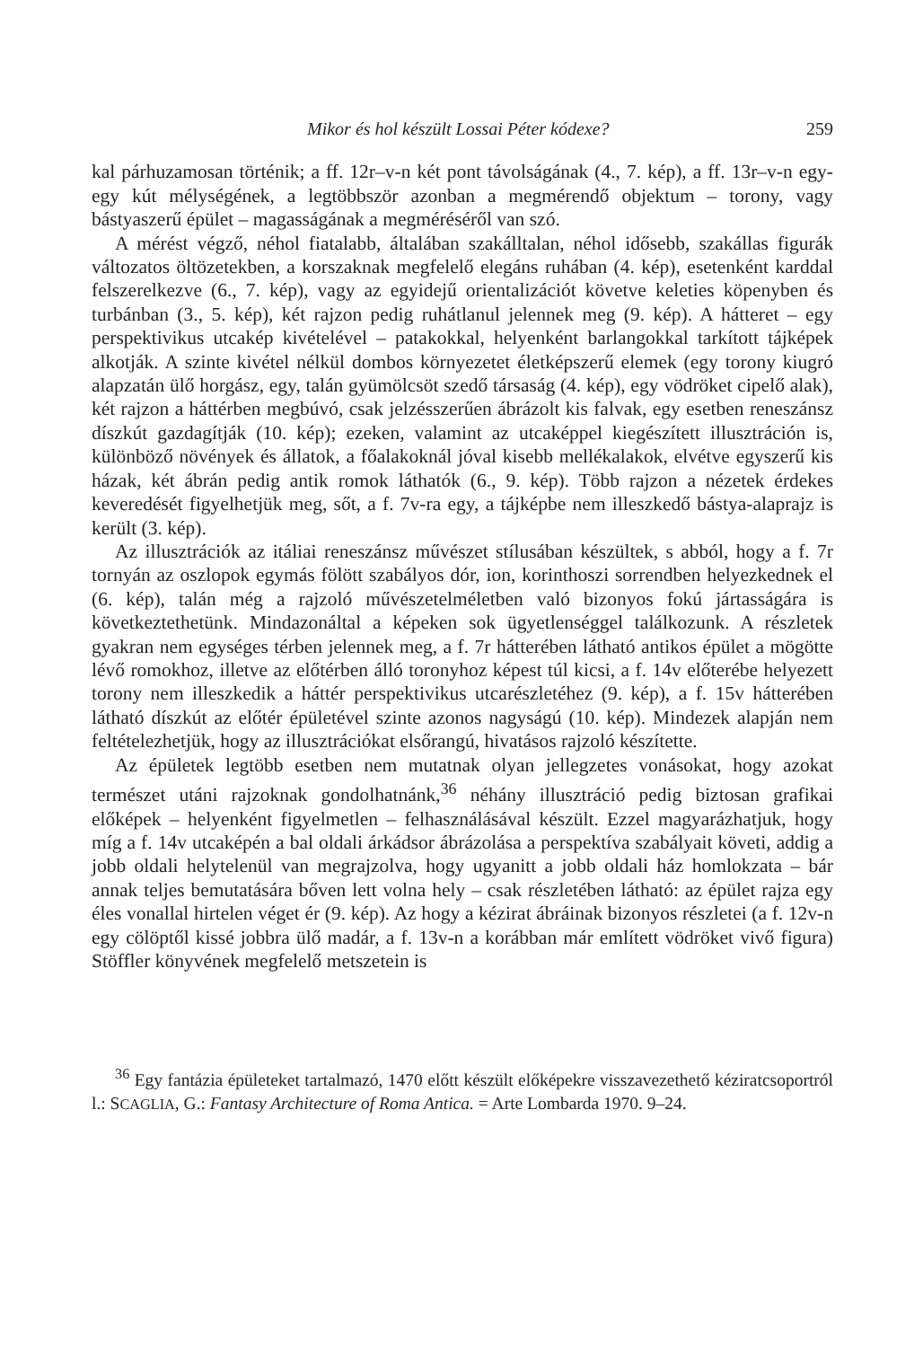Mikor és hol készült Lossai Péter kódexe? 259
kal párhuzamosan történik; a ff. 12r–v-n két pont távolságának (4., 7. kép), a ff. 13r–v-n egy-egy kút mélységének, a legtöbbször azonban a megmérendő objektum – torony, vagy bástyaszerű épület – magasságának a megméréséről van szó.
A mérést végző, néhol fiatalabb, általában szakálltalan, néhol idősebb, szakállas figurák változatos öltözetekben, a korszaknak megfelelő elegáns ruhában (4. kép), esetenként karddal felszerelkezve (6., 7. kép), vagy az egyidejű orientalizációt követve keleties köpenyben és turbánban (3., 5. kép), két rajzon pedig ruhátlanul jelennek meg (9. kép). A hátteret – egy perspektivikus utcakép kivételével – patakokkal, helyenként barlangokkal tarkított tájképek alkotják. A szinte kivétel nélkül dombos környezetet életképszerű elemek (egy torony kiugró alapzatán ülő horgász, egy, talán gyümölcsöt szedő társaság (4. kép), egy vödröket cipelő alak), két rajzon a háttérben megbúvó, csak jelzésszerűen ábrázolt kis falvak, egy esetben reneszánsz díszkút gazdagítják (10. kép); ezeken, valamint az utcaképpel kiegészített illusztráción is, különböző növények és állatok, a főalakoknál jóval kisebb mellékalakok, elvétve egyszerű kis házak, két ábrán pedig antik romok láthatók (6., 9. kép). Több rajzon a nézetek érdekes keveredését figyelhetjük meg, sőt, a f. 7v-ra egy, a tájképbe nem illeszkedő bástya-alaprajz is került (3. kép).
Az illusztrációk az itáliai reneszánsz művészet stílusában készültek, s abból, hogy a f. 7r tornyán az oszlopok egymás fölött szabályos dór, ion, korinthoszi sorrendben helyezkednek el (6. kép), talán még a rajzoló művészetelméletben való bizonyos fokú jártasságára is következtethetünk. Mindazonáltal a képeken sok ügyetlenséggel találkozunk. A részletek gyakran nem egységes térben jelennek meg, a f. 7r hátterében látható antikos épület a mögötte lévő romokhoz, illetve az előtérben álló toronyhoz képest túl kicsi, a f. 14v előterébe helyezett torony nem illeszkedik a háttér perspektivikus utcarészletéhez (9. kép), a f. 15v hátterében látható díszkút az előtér épületével szinte azonos nagyságú (10. kép). Mindezek alapján nem feltételezhetjük, hogy az illusztrációkat elsőrangú, hivatásos rajzoló készítette.
Az épületek legtöbb esetben nem mutatnak olyan jellegzetes vonásokat, hogy azokat természet utáni rajzoknak gondolhatnánk,<sup>36</sup> néhány illusztráció pedig biztosan grafikai előképek – helyenként figyelmetlen – felhasználásával készült. Ezzel magyarázhatjuk, hogy míg a f. 14v utcaképén a bal oldali árkádsor ábrázolása a perspektíva szabályait követi, addig a jobb oldali helytelenül van megrajzolva, hogy ugyanitt a jobb oldali ház homlokzata – bár annak teljes bemutatására bőven lett volna hely – csak részletében látható: az épület rajza egy éles vonallal hirtelen véget ér (9. kép). Az hogy a kézirat ábráinak bizonyos részletei (a f. 12v-n egy cölöptől kissé jobbra ülő madár, a f. 13v-n a korábban már említett vödröket vivő figura) Stöffler könyvének megfelelő metszetein is
<sup>36</sup> Egy fantázia épületeket tartalmazó, 1470 előtt készült előképekre visszavezethető kéziratcsoportról l.: SCAGLIA, G.: Fantasy Architecture of Roma Antica. = Arte Lombarda 1970. 9–24.